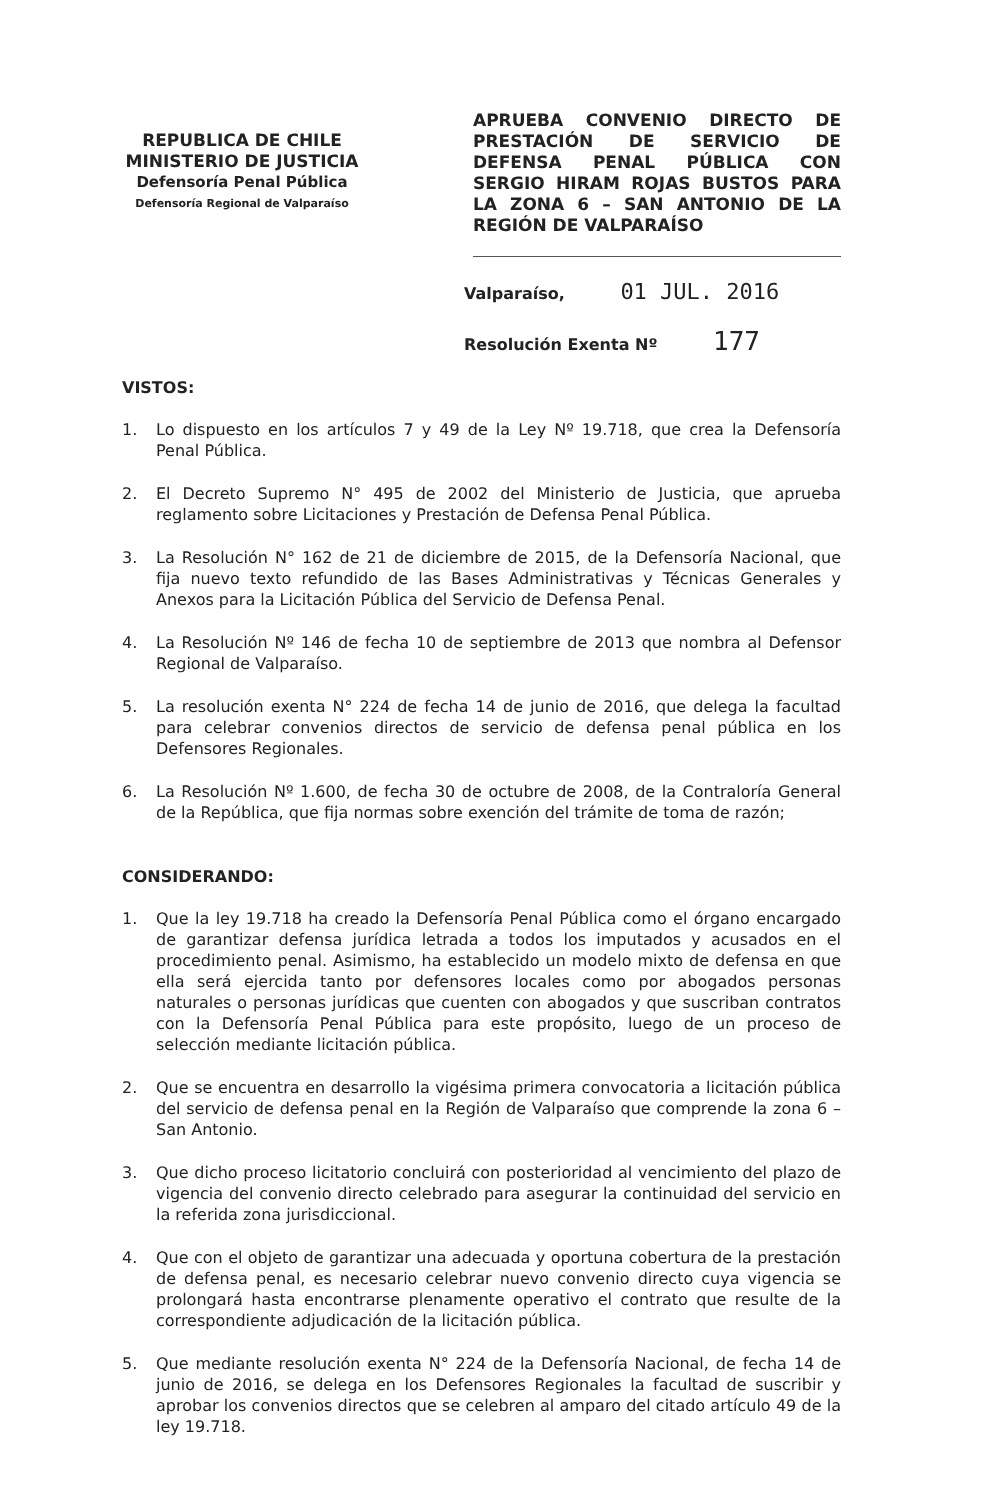REPUBLICA DE CHILE
MINISTERIO DE JUSTICIA
Defensoría Penal Pública
Defensoría Regional de Valparaíso
APRUEBA CONVENIO DIRECTO DE PRESTACIÓN DE SERVICIO DE DEFENSA PENAL PÚBLICA CON SERGIO HIRAM ROJAS BUSTOS PARA LA ZONA 6 – SAN ANTONIO DE LA REGIÓN DE VALPARAÍSO
Valparaíso, 01 JUL. 2016
Resolución Exenta Nº 177
VISTOS:
1. Lo dispuesto en los artículos 7 y 49 de la Ley Nº 19.718, que crea la Defensoría Penal Pública.
2. El Decreto Supremo N° 495 de 2002 del Ministerio de Justicia, que aprueba reglamento sobre Licitaciones y Prestación de Defensa Penal Pública.
3. La Resolución N° 162 de 21 de diciembre de 2015, de la Defensoría Nacional, que fija nuevo texto refundido de las Bases Administrativas y Técnicas Generales y Anexos para la Licitación Pública del Servicio de Defensa Penal.
4. La Resolución Nº 146 de fecha 10 de septiembre de 2013 que nombra al Defensor Regional de Valparaíso.
5. La resolución exenta N° 224 de fecha 14 de junio de 2016, que delega la facultad para celebrar convenios directos de servicio de defensa penal pública en los Defensores Regionales.
6. La Resolución Nº 1.600, de fecha 30 de octubre de 2008, de la Contraloría General de la República, que fija normas sobre exención del trámite de toma de razón;
CONSIDERANDO:
1. Que la ley 19.718 ha creado la Defensoría Penal Pública como el órgano encargado de garantizar defensa jurídica letrada a todos los imputados y acusados en el procedimiento penal. Asimismo, ha establecido un modelo mixto de defensa en que ella será ejercida tanto por defensores locales como por abogados personas naturales o personas jurídicas que cuenten con abogados y que suscriban contratos con la Defensoría Penal Pública para este propósito, luego de un proceso de selección mediante licitación pública.
2. Que se encuentra en desarrollo la vigésima primera convocatoria a licitación pública del servicio de defensa penal en la Región de Valparaíso que comprende la zona 6 – San Antonio.
3. Que dicho proceso licitatorio concluirá con posterioridad al vencimiento del plazo de vigencia del convenio directo celebrado para asegurar la continuidad del servicio en la referida zona jurisdiccional.
4. Que con el objeto de garantizar una adecuada y oportuna cobertura de la prestación de defensa penal, es necesario celebrar nuevo convenio directo cuya vigencia se prolongará hasta encontrarse plenamente operativo el contrato que resulte de la correspondiente adjudicación de la licitación pública.
5. Que mediante resolución exenta N° 224 de la Defensoría Nacional, de fecha 14 de junio de 2016, se delega en los Defensores Regionales la facultad de suscribir y aprobar los convenios directos que se celebren al amparo del citado artículo 49 de la ley 19.718.